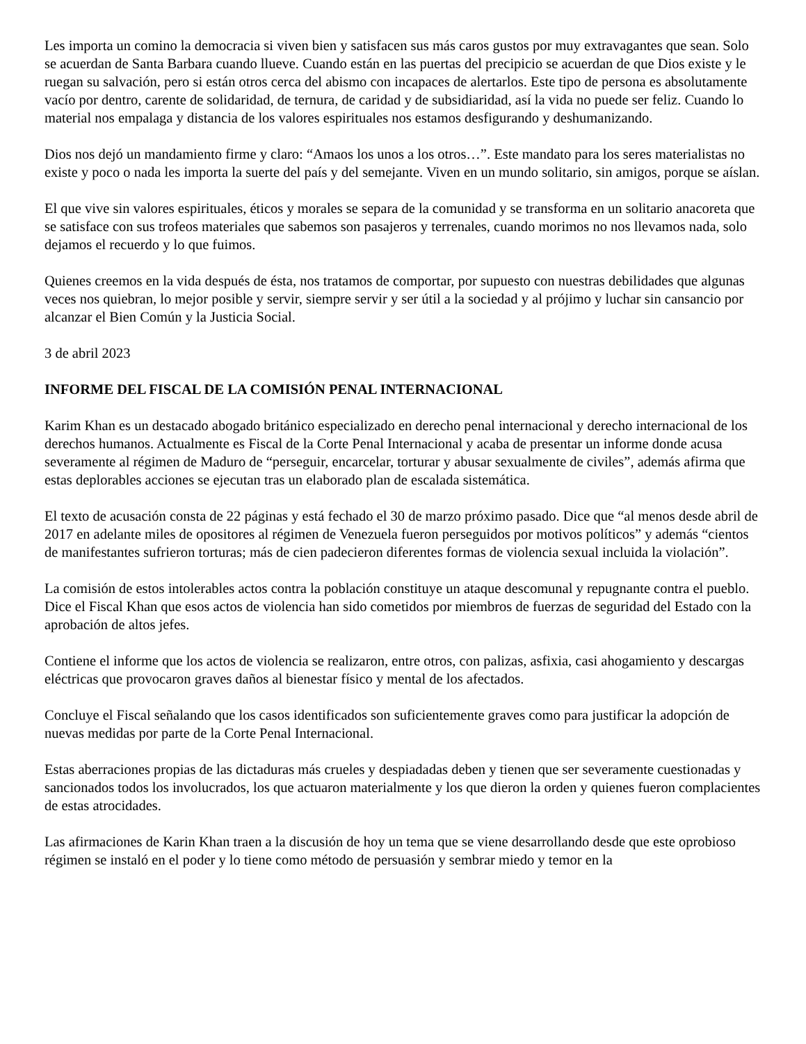Les importa un comino la democracia si viven bien y satisfacen sus más caros gustos por muy extravagantes que sean. Solo se acuerdan de Santa Barbara cuando llueve. Cuando están en las puertas del precipicio se acuerdan de que Dios existe y le ruegan su salvación, pero si están otros cerca del abismo con incapaces de alertarlos. Este tipo de persona es absolutamente vacío por dentro, carente de solidaridad, de ternura, de caridad y de subsidiaridad, así la vida no puede ser feliz. Cuando lo material nos empalaga y distancia de los valores espirituales nos estamos desfigurando y deshumanizando.
Dios nos dejó un mandamiento firme y claro: “Amaos los unos a los otros…”. Este mandato para los seres materialistas no existe y poco o nada les importa la suerte del país y del semejante. Viven en un mundo solitario, sin amigos, porque se aíslan.
El que vive sin valores espirituales, éticos y morales se separa de la comunidad y se transforma en un solitario anacoreta que se satisface con sus trofeos materiales que sabemos son pasajeros y terrenales, cuando morimos no nos llevamos nada, solo dejamos el recuerdo y lo que fuimos.
Quienes creemos en la vida después de ésta, nos tratamos de comportar, por supuesto con nuestras debilidades que algunas veces nos quiebran, lo mejor posible y servir, siempre servir y ser útil a la sociedad y al prójimo y luchar sin cansancio por alcanzar el Bien Común y la Justicia Social.
3 de abril 2023
INFORME DEL FISCAL DE LA COMISIÓN PENAL INTERNACIONAL
Karim Khan es un destacado abogado británico especializado en derecho penal internacional y derecho internacional de los derechos humanos. Actualmente es Fiscal de la Corte Penal Internacional y acaba de presentar un informe donde acusa severamente al régimen de Maduro de “perseguir, encarcelar, torturar y abusar sexualmente de civiles”, además afirma que estas deplorables acciones se ejecutan tras un elaborado plan de escalada sistemática.
El texto de acusación consta de 22 páginas y está fechado el 30 de marzo próximo pasado. Dice que “al menos desde abril de 2017 en adelante miles de opositores al régimen de Venezuela fueron perseguidos por motivos políticos” y además “cientos de manifestantes sufrieron torturas; más de cien padecieron diferentes formas de violencia sexual incluida la violación”.
La comisión de estos intolerables actos contra la población constituye un ataque descomunal y repugnante contra el pueblo. Dice el Fiscal Khan que esos actos de violencia han sido cometidos por miembros de fuerzas de seguridad del Estado con la aprobación de altos jefes.
Contiene el informe que los actos de violencia se realizaron, entre otros, con palizas, asfixia, casi ahogamiento y descargas eléctricas que provocaron graves daños al bienestar físico y mental de los afectados.
Concluye el Fiscal señalando que los casos identificados son suficientemente graves como para justificar la adopción de nuevas medidas por parte de la Corte Penal Internacional.
Estas aberraciones propias de las dictaduras más crueles y despiadadas deben y tienen que ser severamente cuestionadas y sancionados todos los involucrados, los que actuaron materialmente y los que dieron la orden y quienes fueron complacientes de estas atrocidades.
Las afirmaciones de Karin Khan traen a la discusión de hoy un tema que se viene desarrollando desde que este oprobioso régimen se instaló en el poder y lo tiene como método de persuasión y sembrar miedo y temor en la